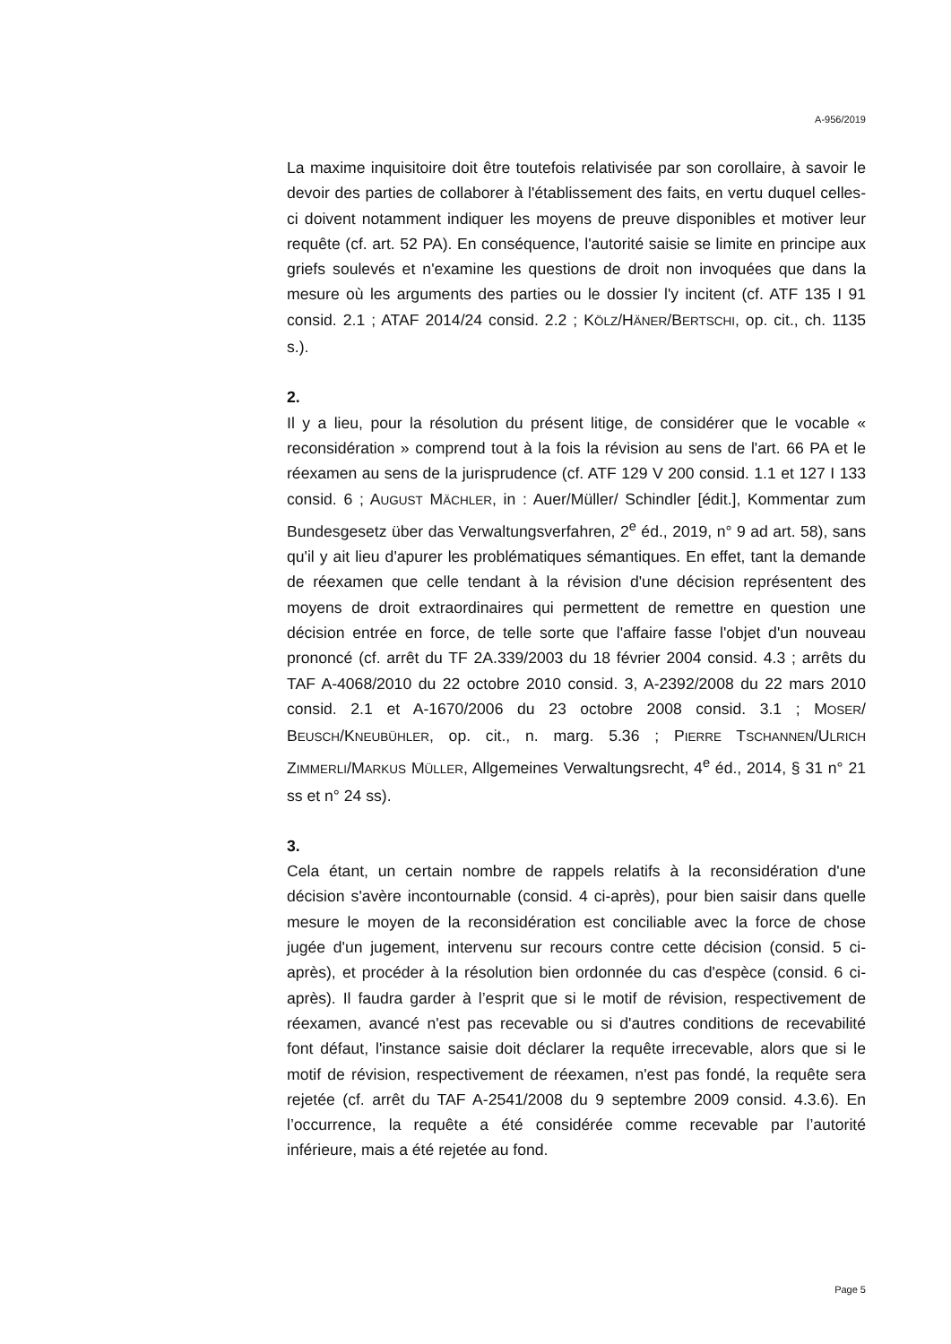A-956/2019
La maxime inquisitoire doit être toutefois relativisée par son corollaire, à savoir le devoir des parties de collaborer à l'établissement des faits, en vertu duquel celles-ci doivent notamment indiquer les moyens de preuve disponibles et motiver leur requête (cf. art. 52 PA). En conséquence, l'autorité saisie se limite en principe aux griefs soulevés et n'examine les questions de droit non invoquées que dans la mesure où les arguments des parties ou le dossier l'y incitent (cf. ATF 135 I 91 consid. 2.1 ; ATAF 2014/24 consid. 2.2 ; KÖLZ/HÄNER/BERTSCHI, op. cit., ch. 1135 s.).
2.
Il y a lieu, pour la résolution du présent litige, de considérer que le vocable « reconsidération » comprend tout à la fois la révision au sens de l'art. 66 PA et le réexamen au sens de la jurisprudence (cf. ATF 129 V 200 consid. 1.1 et 127 I 133 consid. 6 ; AUGUST MÄCHLER, in : Auer/Müller/ Schindler [édit.], Kommentar zum Bundesgesetz über das Verwaltungs­verfahren, 2<sup>e</sup> éd., 2019, n° 9 ad art. 58), sans qu'il y ait lieu d'apurer les problématiques sémantiques. En effet, tant la demande de réexamen que celle tendant à la révision d'une décision représentent des moyens de droit extraordinaires qui permettent de remettre en question une décision entrée en force, de telle sorte que l'affaire fasse l'objet d'un nouveau prononcé (cf. arrêt du TF 2A.339/2003 du 18 février 2004 consid. 4.3 ; arrêts du TAF A-4068/2010 du 22 octobre 2010 consid. 3, A-2392/2008 du 22 mars 2010 consid. 2.1 et A-1670/2006 du 23 octobre 2008 consid. 3.1 ; MOSER/ BEUSCH/KNEUBÜHLER, op. cit., n. marg. 5.36 ; PIERRE TSCHANNEN/ULRICH ZIMMERLI/MARKUS MÜLLER, Allgemeines Verwaltungsrecht, 4<sup>e</sup> éd., 2014, § 31 n° 21 ss et n° 24 ss).
3.
Cela étant, un certain nombre de rappels relatifs à la reconsidération d'une décision s'avère incontournable (consid. 4 ci-après), pour bien saisir dans quelle mesure le moyen de la reconsidération est conciliable avec la force de chose jugée d'un jugement, intervenu sur recours contre cette décision (consid. 5 ci-après), et procéder à la résolution bien ordonnée du cas d'espèce (consid. 6 ci-après). Il faudra garder à l’esprit que si le motif de révision, respectivement de réexamen, avancé n'est pas recevable ou si d'autres conditions de recevabilité font défaut, l'instance saisie doit déclarer la requête irrecevable, alors que si le motif de révision, respectivement de réexamen, n'est pas fondé, la requête sera rejetée (cf. arrêt du TAF A-2541/2008 du 9 septembre 2009 consid. 4.3.6). En l’occurrence, la requête a été considérée comme recevable par l’autorité inférieure, mais a été rejetée au fond.
Page 5